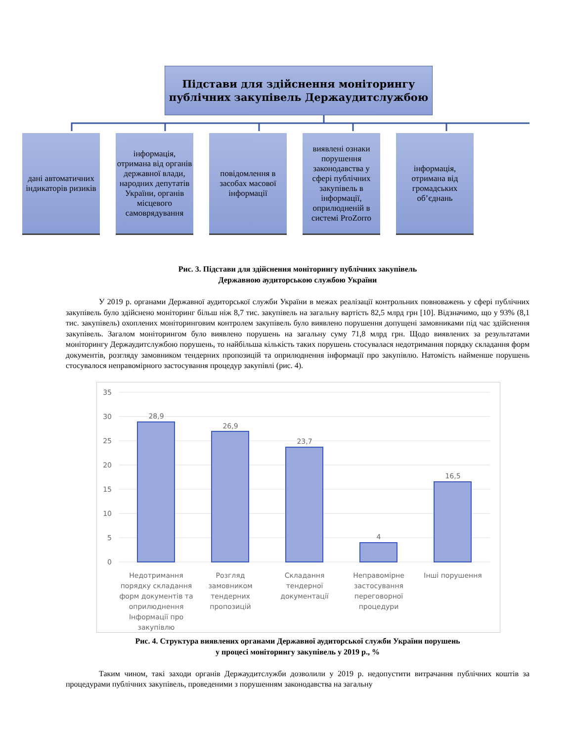Підстави для здійснення моніторингу
публічних закупівель Держаудитслужбою
дані автоматичних індикаторів ризиків
інформація, отримана від органів державної влади, народних депутатів України, органів місцевого самоврядування
повідомлення в засобах масової інформації
виявлені ознаки порушення законодавства у сфері публічних закупівель в інформації, оприлюдненій в системі ProZorro
інформація, отримана від громадських об’єднань
Рис. 3. Підстави для здійснення моніторингу публічних закупівель
Державною аудиторською службою України
У 2019 р. органами Державної аудиторської служби України в межах реалізації контрольних повноважень у сфері публічних закупівель було здійснено моніторинг більш ніж 8,7 тис. закупівель на загальну вартість 82,5 млрд грн [10]. Відзначимо, що у 93% (8,1 тис. закупівель) охоплених моніторинговим контролем закупівель було виявлено порушення допущені замовниками під час здійснення закупівель. Загалом моніторингом було виявлено порушень на загальну суму 71,8 млрд грн. Щодо виявлених за результатами моніторингу Держаудитслужбою порушень, то найбільша кількість таких порушень стосувалася недотримання порядку складання форм документів, розгляду замовником тендерних пропозицій та оприлюднення інформації про закупівлю. Натомість найменше порушень стосувалося неправомірного застосування процедур закупівлі (рис. 4).
35
30
25
20
15
10
5
0
28,9
26,9
23,7
4
16,5
Недотримання
порядку складання
форм документів та
оприлюднення
Інформації про
закупівлю
Розгляд
замовником
тендерних
пропозицій
Складання
тендерної
документації
Неправомірне
застосування
переговорної
процедури
Інші порушення
Рис. 4. Структура виявлених органами Державної аудиторської служби України порушень
у процесі моніторингу закупівель у 2019 р., %
Таким чином, такі заходи органів Держаудитслужби дозволили у 2019 р. недопустити витрачання публічних коштів за процедурами публічних закупівель, проведеними з порушенням законодавства на загальну